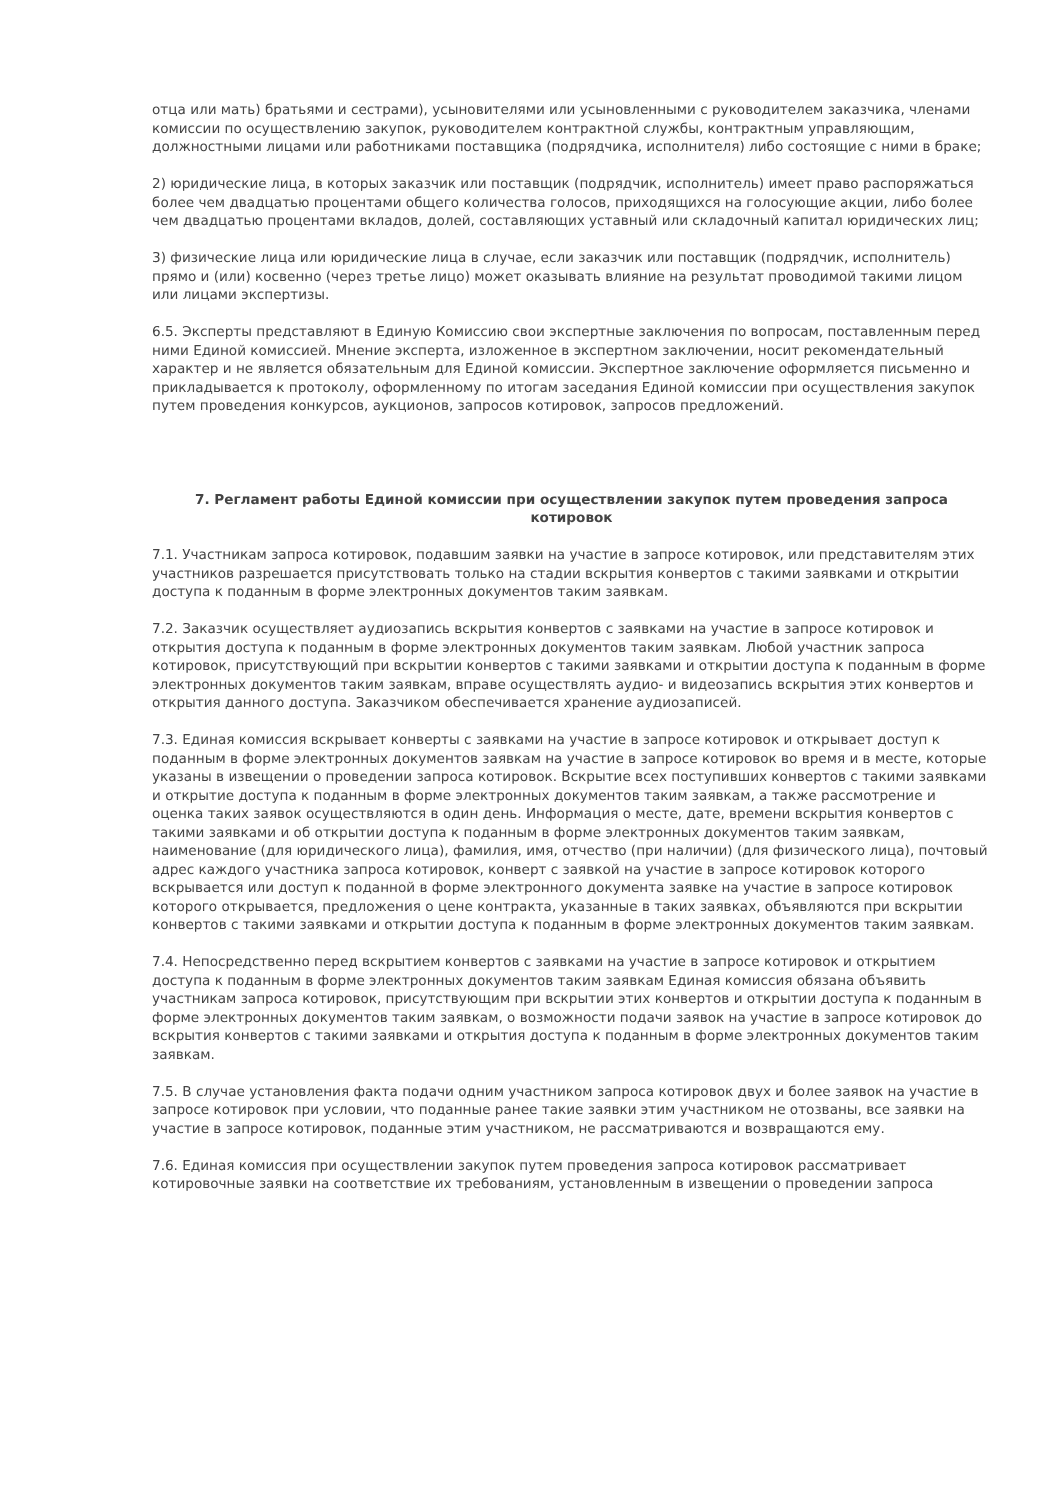отца или мать) братьями и сестрами), усыновителями или усыновленными с руководителем заказчика, членами комиссии по осуществлению закупок, руководителем контрактной службы, контрактным управляющим, должностными лицами или работниками поставщика (подрядчика, исполнителя) либо состоящие с ними в браке;
2) юридические лица, в которых заказчик или поставщик (подрядчик, исполнитель) имеет право распоряжаться более чем двадцатью процентами общего количества голосов, приходящихся на голосующие акции, либо более чем двадцатью процентами вкладов, долей, составляющих уставный или складочный капитал юридических лиц;
3) физические лица или юридические лица в случае, если заказчик или поставщик (подрядчик, исполнитель) прямо и (или) косвенно (через третье лицо) может оказывать влияние на результат проводимой такими лицом или лицами экспертизы.
6.5. Эксперты представляют в Единую Комиссию свои экспертные заключения по вопросам, поставленным перед ними Единой комиссией. Мнение эксперта, изложенное в экспертном заключении, носит рекомендательный характер и не является обязательным для Единой комиссии. Экспертное заключение оформляется письменно и прикладывается к протоколу, оформленному по итогам заседания Единой комиссии при осуществления закупок путем проведения конкурсов, аукционов, запросов котировок, запросов предложений.
7. Регламент работы Единой комиссии при осуществлении закупок путем проведения запроса котировок
7.1. Участникам запроса котировок, подавшим заявки на участие в запросе котировок, или представителям этих участников разрешается присутствовать только на стадии вскрытия конвертов с такими заявками и открытии доступа к поданным в форме электронных документов таким заявкам.
7.2. Заказчик осуществляет аудиозапись вскрытия конвертов с заявками на участие в запросе котировок и открытия доступа к поданным в форме электронных документов таким заявкам. Любой участник запроса котировок, присутствующий при вскрытии конвертов с такими заявками и открытии доступа к поданным в форме электронных документов таким заявкам, вправе осуществлять аудио- и видеозапись вскрытия этих конвертов и открытия данного доступа. Заказчиком обеспечивается хранение аудиозаписей.
7.3. Единая комиссия вскрывает конверты с заявками на участие в запросе котировок и открывает доступ к поданным в форме электронных документов заявкам на участие в запросе котировок во время и в месте, которые указаны в извещении о проведении запроса котировок. Вскрытие всех поступивших конвертов с такими заявками и открытие доступа к поданным в форме электронных документов таким заявкам, а также рассмотрение и оценка таких заявок осуществляются в один день. Информация о месте, дате, времени вскрытия конвертов с такими заявками и об открытии доступа к поданным в форме электронных документов таким заявкам, наименование (для юридического лица), фамилия, имя, отчество (при наличии) (для физического лица), почтовый адрес каждого участника запроса котировок, конверт с заявкой на участие в запросе котировок которого вскрывается или доступ к поданной в форме электронного документа заявке на участие в запросе котировок которого открывается, предложения о цене контракта, указанные в таких заявках, объявляются при вскрытии конвертов с такими заявками и открытии доступа к поданным в форме электронных документов таким заявкам.
7.4. Непосредственно перед вскрытием конвертов с заявками на участие в запросе котировок и открытием доступа к поданным в форме электронных документов таким заявкам Единая комиссия обязана объявить участникам запроса котировок, присутствующим при вскрытии этих конвертов и открытии доступа к поданным в форме электронных документов таким заявкам, о возможности подачи заявок на участие в запросе котировок до вскрытия конвертов с такими заявками и открытия доступа к поданным в форме электронных документов таким заявкам.
7.5. В случае установления факта подачи одним участником запроса котировок двух и более заявок на участие в запросе котировок при условии, что поданные ранее такие заявки этим участником не отозваны, все заявки на участие в запросе котировок, поданные этим участником, не рассматриваются и возвращаются ему.
7.6. Единая комиссия при осуществлении закупок путем проведения запроса котировок рассматривает котировочные заявки на соответствие их требованиям, установленным в извещении о проведении запроса